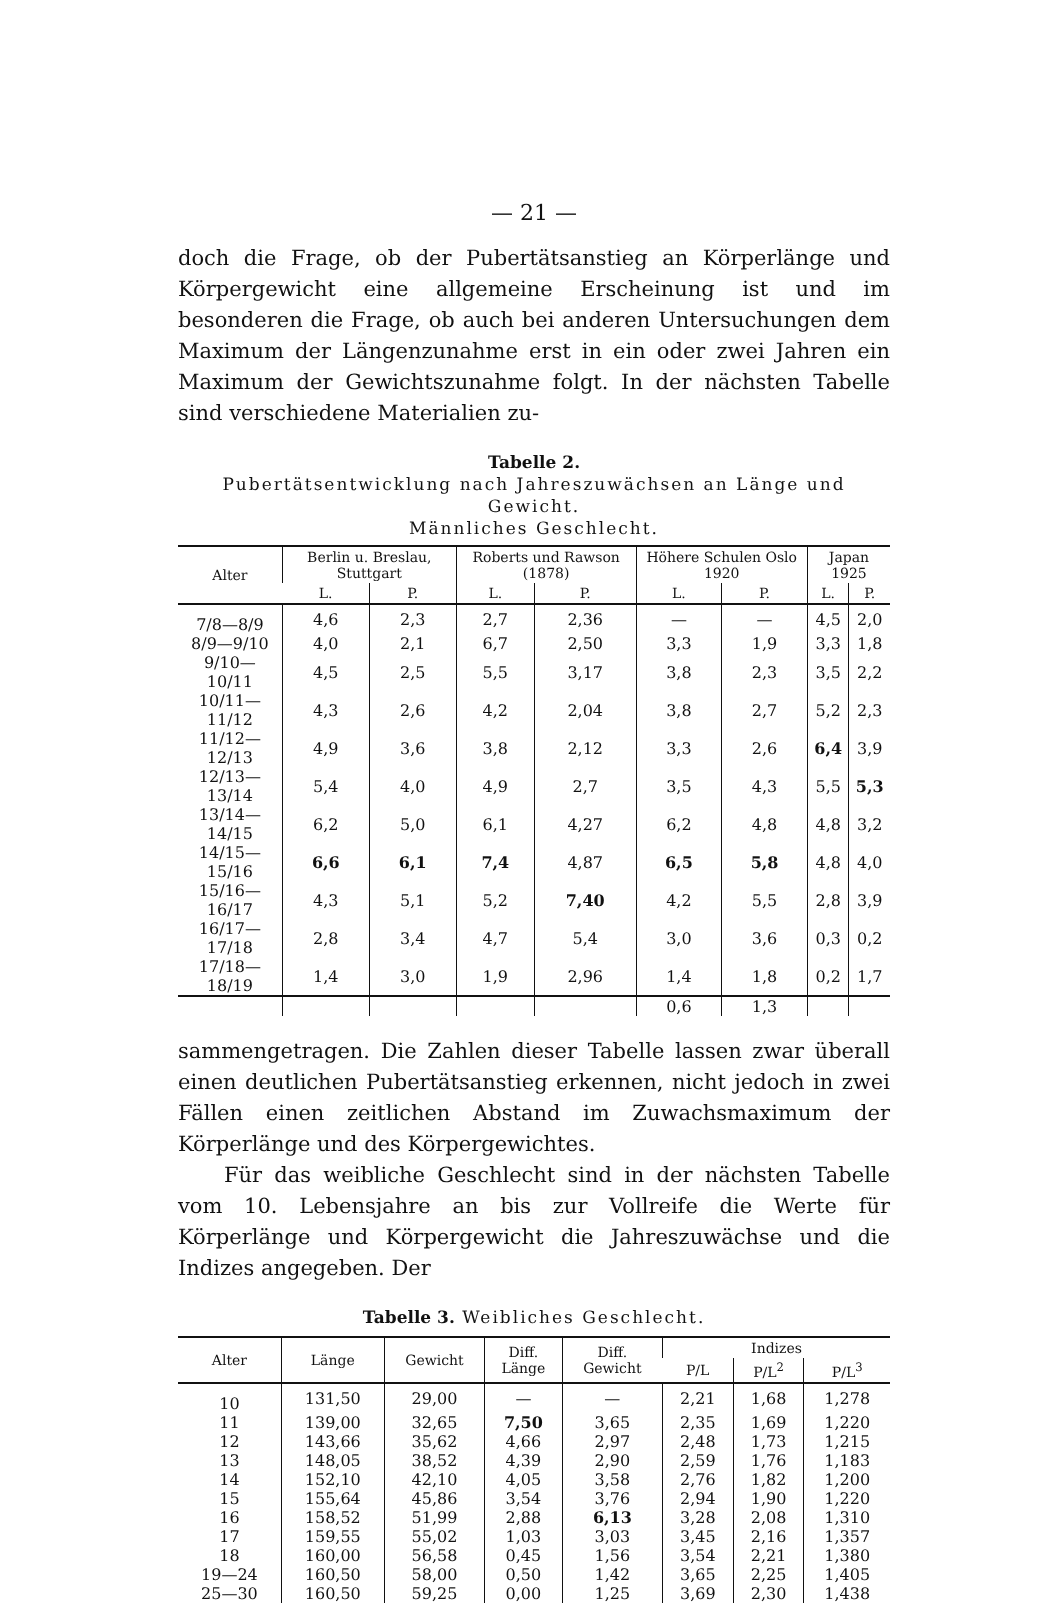— 21 —
doch die Frage, ob der Pubertätsanstieg an Körperlänge und Körpergewicht eine allgemeine Erscheinung ist und im besonderen die Frage, ob auch bei anderen Untersuchungen dem Maximum der Längenzunahme erst in ein oder zwei Jahren ein Maximum der Gewichtszunahme folgt. In der nächsten Tabelle sind verschiedene Materialien zu-
Tabelle 2.
Pubertätsentwicklung nach Jahreszuwächsen an Länge und Gewicht.
Männliches Geschlecht.
| Alter | Berlin u. Breslau, Stuttgart | | Roberts und Rawson (1878) | | Höhere Schulen Oslo 1920 | | Japan 1925 | |
| --- | --- | --- | --- | --- | --- | --- | --- | --- |
| | L. | P. | L. | P. | L. | P. | L. | P. |
| 7/8—8/9 | 4,6 | 2,3 | 2,7 | 2,36 | — | — | 4,5 | 2,0 |
| 8/9—9/10 | 4,0 | 2,1 | 6,7 | 2,50 | 3,3 | 1,9 | 3,3 | 1,8 |
| 9/10—10/11 | 4,5 | 2,5 | 5,5 | 3,17 | 3,8 | 2,3 | 3,5 | 2,2 |
| 10/11—11/12 | 4,3 | 2,6 | 4,2 | 2,04 | 3,8 | 2,7 | 5,2 | 2,3 |
| 11/12—12/13 | 4,9 | 3,6 | 3,8 | 2,12 | 3,3 | 2,6 | 6,4 | 3,9 |
| 12/13—13/14 | 5,4 | 4,0 | 4,9 | 2,7 | 3,5 | 4,3 | 5,5 | 5,3 |
| 13/14—14/15 | 6,2 | 5,0 | 6,1 | 4,27 | 6,2 | 4,8 | 4,8 | 3,2 |
| 14/15—15/16 | 6,6 | 6,1 | 7,4 | 4,87 | 6,5 | 5,8 | 4,8 | 4,0 |
| 15/16—16/17 | 4,3 | 5,1 | 5,2 | 7,40 | 4,2 | 5,5 | 2,8 | 3,9 |
| 16/17—17/18 | 2,8 | 3,4 | 4,7 | 5,4 | 3,0 | 3,6 | 0,3 | 0,2 |
| 17/18—18/19 | 1,4 | 3,0 | 1,9 | 2,96 | 1,4 | 1,8 | 0,2 | 1,7 |
| | | | | | 0,6 | 1,3 | | |
sammengetragen. Die Zahlen dieser Tabelle lassen zwar überall einen deutlichen Pubertätsanstieg erkennen, nicht jedoch in zwei Fällen einen zeitlichen Abstand im Zuwachsmaximum der Körperlänge und des Körpergewichtes.
Für das weibliche Geschlecht sind in der nächsten Tabelle vom 10. Lebensjahre an bis zur Vollreife die Werte für Körperlänge und Körpergewicht die Jahreszuwächse und die Indizes angegeben. Der
Tabelle 3. Weibliches Geschlecht.
| Alter | Länge | Gewicht | Diff. Länge | Diff. Gewicht | Indizes | | |
| --- | --- | --- | --- | --- | --- | --- | --- |
| | | | | | P/L | P/L<sup>2</sup> | P/L<sup>3</sup> |
| 10 | 131,50 | 29,00 | — | — | 2,21 | 1,68 | 1,278 |
| 11 | 139,00 | 32,65 | 7,50 | 3,65 | 2,35 | 1,69 | 1,220 |
| 12 | 143,66 | 35,62 | 4,66 | 2,97 | 2,48 | 1,73 | 1,215 |
| 13 | 148,05 | 38,52 | 4,39 | 2,90 | 2,59 | 1,76 | 1,183 |
| 14 | 152,10 | 42,10 | 4,05 | 3,58 | 2,76 | 1,82 | 1,200 |
| 15 | 155,64 | 45,86 | 3,54 | 3,76 | 2,94 | 1,90 | 1,220 |
| 16 | 158,52 | 51,99 | 2,88 | 6,13 | 3,28 | 2,08 | 1,310 |
| 17 | 159,55 | 55,02 | 1,03 | 3,03 | 3,45 | 2,16 | 1,357 |
| 18 | 160,00 | 56,58 | 0,45 | 1,56 | 3,54 | 2,21 | 1,380 |
| 19—24 | 160,50 | 58,00 | 0,50 | 1,42 | 3,65 | 2,25 | 1,405 |
| 25—30 | 160,50 | 59,25 | 0,00 | 1,25 | 3,69 | 2,30 | 1,438 |